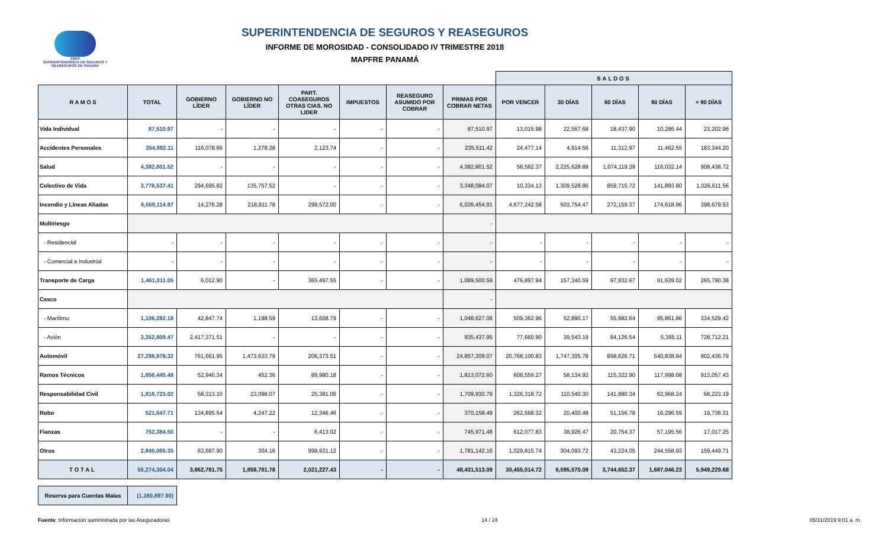SSRP
SUPERINTENDENCIA DE SEGUROS Y REASEGUROS DE PANAMÁ
SUPERINTENDENCIA DE SEGUROS Y REASEGUROS
INFORME DE MOROSIDAD - CONSOLIDADO IV TRIMESTRE 2018
MAPFRE PANAMÁ
| | | | | | | | | SALDOS | | | | |
| R A M O S | TOTAL | GOBIERNO LÍDER | GOBIERNO NO LÍDER | PART. COASEGUROS OTRAS CIAS. NO LIDER | IMPUESTOS | REASEGURO ASUMIDO POR COBRAR | PRIMAS POR COBRAR NETAS | POR VENCER | 30 DÍAS | 60 DÍAS | 90 DÍAS | + 90 DÍAS |
| Vida Individual | 87,510.97 | - | - | - | - | - | 87,510.97 | 13,015.98 | 22,567.68 | 18,437.90 | 10,286.44 | 23,202.96 |
| Accidentes Personales | 354,992.11 | 116,078.66 | 1,278.28 | 2,123.74 | - | - | 235,511.42 | 24,477.14 | 4,914.56 | 11,312.97 | 11,462.55 | 183,344.20 |
| Salud | 4,382,801.52 | - | - | - | - | - | 4,382,801.52 | 58,582.37 | 2,225,628.89 | 1,074,119.39 | 116,032.14 | 908,438.72 |
| Colectivo de Vida | 3,778,537.41 | 294,695.82 | 135,757.52 | - | - | - | 3,348,084.07 | 10,334.13 | 1,309,528.86 | 859,715.72 | 141,893.80 | 1,026,611.56 |
| Incendio y Líneas Aliadas | 6,559,114.97 | 14,276.28 | 218,811.78 | 299,572.00 | - | - | 6,026,454.91 | 4,677,242.58 | 503,754.47 | 272,159.37 | 174,618.96 | 398,679.53 |
| Multiriesgo | | | | | | | - | | | | | |
| - Residencial | - | - | - | - | - | - | - | - | - | - | - | - |
| - Comercial e Industrial | - | - | - | - | - | - | - | - | - | - | - | - |
| Transporte de Carga | 1,461,011.05 | 6,012.90 | - | 365,497.55 | - | - | 1,089,500.59 | 476,897.94 | 157,340.59 | 97,832.67 | 91,639.02 | 265,790.38 |
| Casco | | | | | | | - | | | | | |
| - Marítimo | 1,106,282.18 | 42,847.74 | 1,198.59 | 13,608.79 | - | - | 1,048,627.06 | 509,362.96 | 52,890.17 | 55,982.64 | 95,861.86 | 334,529.42 |
| - Avión | 3,352,809.47 | 2,417,371.51 | - | - | - | - | 935,437.95 | 77,660.90 | 39,543.19 | 84,126.54 | 5,395.11 | 728,712.21 |
| Automóvil | 27,298,978.32 | 761,661.95 | 1,473,633.79 | 206,373.51 | - | - | 24,857,309.07 | 20,768,100.83 | 1,747,305.78 | 898,626.71 | 540,838.94 | 902,436.79 |
| Ramos Técnicos | 1,956,445.48 | 52,940.34 | 452.36 | 89,980.18 | - | - | 1,813,072.60 | 608,559.27 | 58,134.92 | 115,322.90 | 117,998.08 | 913,057.43 |
| Responsabilidad Civil | 1,816,723.02 | 58,313.10 | 23,098.07 | 25,381.06 | - | - | 1,709,930.79 | 1,326,318.72 | 110,540.30 | 141,880.34 | 62,968.24 | 68,223.19 |
| Robo | 521,647.71 | 134,895.54 | 4,247.22 | 12,346.46 | - | - | 370,158.49 | 262,568.32 | 20,400.48 | 51,156.78 | 16,296.59 | 19,736.31 |
| Fianzas | 752,384.50 | - | - | 6,413.02 | - | - | 745,971.48 | 612,077.83 | 38,926.47 | 20,754.37 | 57,195.56 | 17,017.25 |
| Otros | 2,845,065.35 | 63,687.90 | 304.16 | 999,931.12 | - | - | 1,781,142.16 | 1,029,815.74 | 304,093.72 | 43,224.05 | 244,558.93 | 159,449.71 |
| TOTAL | 56,274,304.04 | 3,962,781.75 | 1,858,781.78 | 2,021,227.43 | - | - | 48,431,513.09 | 30,455,014.72 | 6,595,570.09 | 3,744,652.37 | 1,687,046.23 | 5,949,229.68 |
| Reserva para Cuentas Malas | (1,160,897.90) |
Fuente: Información suministrada por las Aseguradoras 14 / 24 05/31/2019 9:01 a. m.